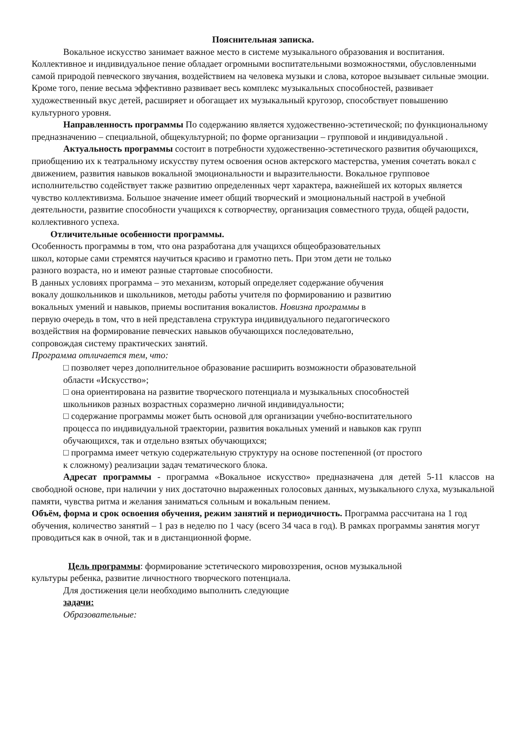Пояснительная записка.
Вокальное искусство занимает важное место в системе музыкального образования и воспитания. Коллективное и индивидуальное пение обладает огромными воспитательными возможностями, обусловленными самой природой певческого звучания, воздействием на человека музыки и слова, которое вызывает сильные эмоции. Кроме того, пение весьма эффективно развивает весь комплекс музыкальных способностей, развивает художественный вкус детей, расширяет и обогащает их музыкальный кругозор, способствует повышению культурного уровня.
Направленность программы По содержанию является художественно-эстетической; по функциональному предназначению – специальной, общекультурной; по форме организации – групповой и индивидуальной .
Актуальность программы состоит в потребности художественно-эстетического развития обучающихся, приобщению их к театральному искусству путем освоения основ актерского мастерства, умения сочетать вокал с движением, развития навыков вокальной эмоциональности и выразительности. Вокальное групповое исполнительство содействует также развитию определенных черт характера, важнейшей их которых является чувство коллективизма. Большое значение имеет общий творческий и эмоциональный настрой в учебной деятельности, развитие способности учащихся к сотворчеству, организация совместного труда, общей радости, коллективного успеха.
Отличительные особенности программы.
Особенность программы в том, что она разработана для учащихся общеобразовательных школ, которые сами стремятся научиться красиво и грамотно петь. При этом дети не только разного возраста, но и имеют разные стартовые способности.
В данных условиях программа – это механизм, который определяет содержание обучения вокалу дошкольников и школьников, методы работы учителя по формированию и развитию вокальных умений и навыков, приемы воспитания вокалистов. Новизна программы в первую очередь в том, что в ней представлена структура индивидуального педагогического воздействия на формирование певческих навыков обучающихся последовательно, сопровождая систему практических занятий.
Программа отличается тем, что:
□ позволяет через дополнительное образование расширить возможности образовательной области «Искусство»;
□ она ориентирована на развитие творческого потенциала и музыкальных способностей школьников разных возрастных соразмерно личной индивидуальности;
□ содержание программы может быть основой для организации учебно-воспитательного процесса по индивидуальной траектории, развития вокальных умений и навыков как групп обучающихся, так и отдельно взятых обучающихся;
□ программа имеет четкую содержательную структуру на основе постепенной (от простого к сложному) реализации задач тематического блока.
Адресат программы - программа «Вокальное искусство» предназначена для детей 5-11 классов на свободной основе, при наличии у них достаточно выраженных голосовых данных, музыкального слуха, музыкальной памяти, чувства ритма и желания заниматься сольным и вокальным пением.
Объём, форма и срок освоения обучения, режим занятий и периодичность. Программа рассчитана на 1 год обучения, количество занятий – 1 раз в неделю по 1 часу (всего 34 часа в год). В рамках программы занятия могут проводиться как в очной, так и в дистанционной форме.
Цель программы: формирование эстетического мировоззрения, основ музыкальной
культуры ребенка, развитие личностного творческого потенциала.
Для достижения цели необходимо выполнить следующие
задачи:
Образовательные: